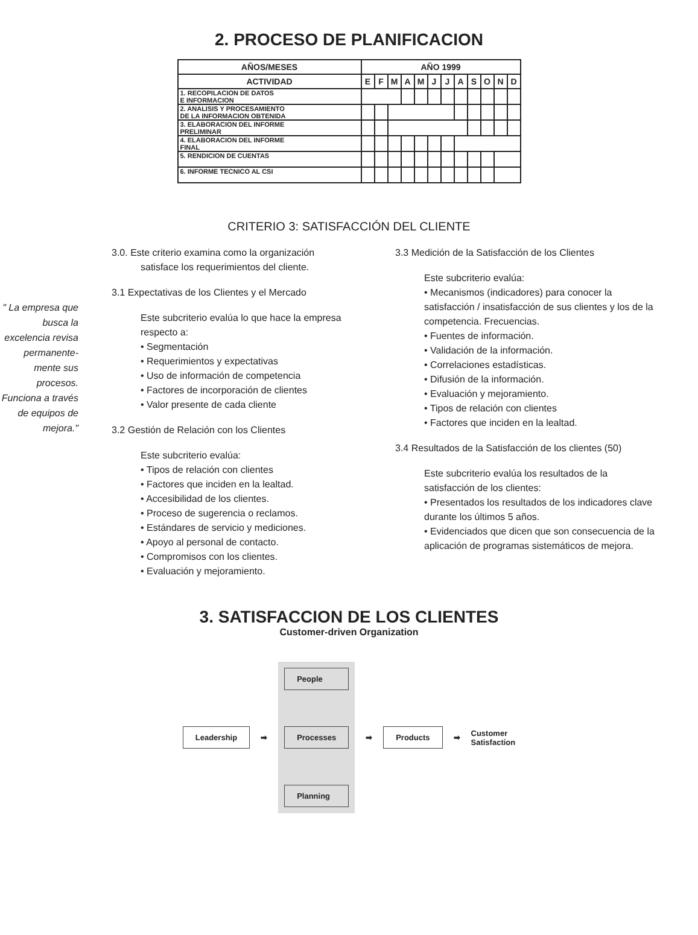2. PROCESO DE PLANIFICACION
| AÑOS/MESES | AÑO 1999 | | | | | | | | | | | |
| --- | --- | --- | --- | --- | --- | --- | --- | --- | --- | --- | --- | --- |
| ACTIVIDAD | E | F | M | A | M | J | J | A | S | O | N | D |
| 1. RECOPILACION DE DATOS E INFORMACION | | | | | | | | | | | | |
| 2. ANALISIS Y PROCESAMIENTO DE LA INFORMACION OBTENIDA | | | | | | | | | | | | |
| 3. ELABORACION DEL INFORME PRELIMINAR | | | | | | | | | | | | |
| 4. ELABORACION DEL INFORME FINAL | | | | | | | | | | | | |
| 5. RENDICION DE CUENTAS | | | | | | | | | | | | |
| 6. INFORME TECNICO AL CSI | | | | | | | | | | | | |
CRITERIO 3: SATISFACCIÓN DEL CLIENTE
" La empresa que busca la excelencia revisa permanente-mente sus procesos. Funciona a través de equipos de mejora."
3.0. Este criterio examina como la organización
satisface los requerimientos del cliente.
3.1 Expectativas de los Clientes y el Mercado
Este subcriterio evalúa lo que hace la empresa respecto a:
• Segmentación
• Requerimientos y expectativas
• Uso de información de competencia
• Factores de incorporación de clientes
• Valor presente de cada cliente
3.2 Gestión de Relación con los Clientes
Este subcriterio evalúa:
• Tipos de relación con clientes
• Factores que inciden en la lealtad.
• Accesibilidad de los clientes.
• Proceso de sugerencia o reclamos.
• Estándares de servicio y mediciones.
• Apoyo al personal de contacto.
• Compromisos con los clientes.
• Evaluación y mejoramiento.
3.3 Medición de la Satisfacción de los Clientes
Este subcriterio evalúa:
• Mecanismos (indicadores) para conocer la satisfacción / insatisfacción de sus clientes y los de la competencia. Frecuencias.
• Fuentes de información.
• Validación de la información.
• Correlaciones estadísticas.
• Difusión de la información.
• Evaluación y mejoramiento.
• Tipos de relación con clientes
• Factores que inciden en la lealtad.
3.4 Resultados de la Satisfacción de los clientes (50)
Este subcriterio evalúa los resultados de la satisfacción de los clientes:
• Presentados los resultados de los indicadores clave durante los últimos 5 años.
• Evidenciados que dicen que son consecuencia de la aplicación de programas sistemáticos de mejora.
3. SATISFACCION DE LOS CLIENTES
Customer-driven Organization
Leadership
➡
People
Processes
Planning
➡
Products
➡
Customer
Satisfaction